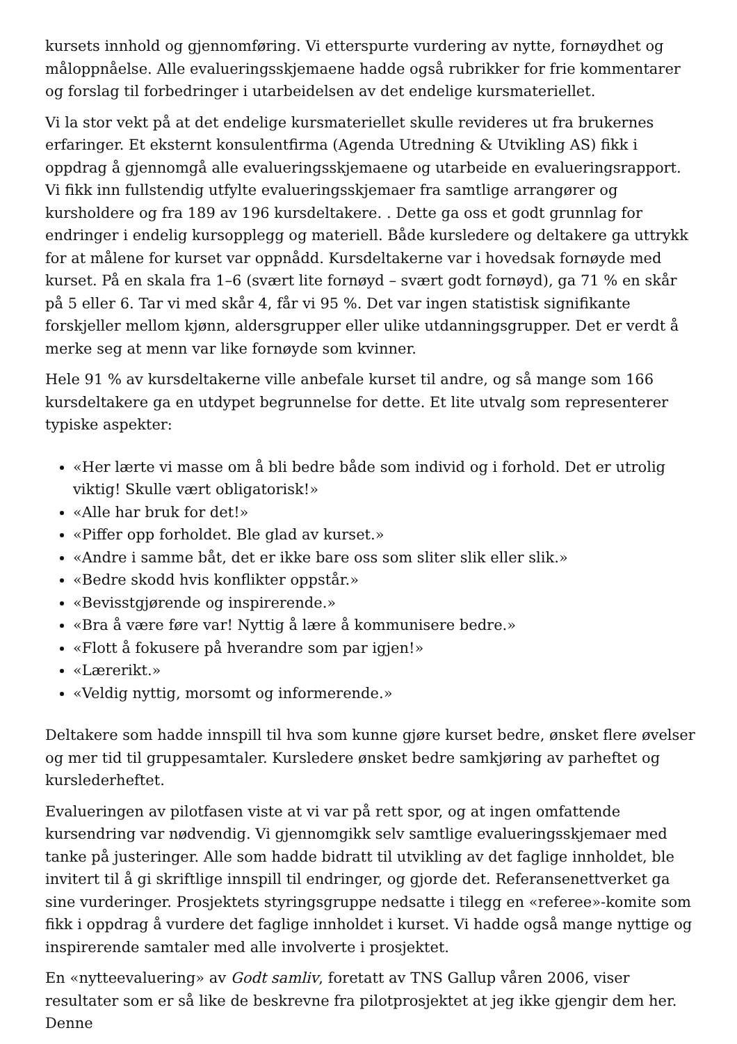kursets innhold og gjennomføring. Vi etterspurte vurdering av nytte, fornøydhet og måloppnåelse. Alle evalueringsskjemaene hadde også rubrikker for frie kommentarer og forslag til forbedringer i utarbeidelsen av det endelige kursmateriellet.
Vi la stor vekt på at det endelige kursmateriellet skulle revideres ut fra brukernes erfaringer. Et eksternt konsulentfirma (Agenda Utredning & Utvikling AS) fikk i oppdrag å gjennomgå alle evalueringsskjemaene og utarbeide en evalueringsrapport. Vi fikk inn fullstendig utfylte evalueringsskjemaer fra samtlige arrangører og kursholdere og fra 189 av 196 kursdeltakere. . Dette ga oss et godt grunnlag for endringer i endelig kursopplegg og materiell. Både kursledere og deltakere ga uttrykk for at målene for kurset var oppnådd. Kursdeltakerne var i hovedsak fornøyde med kurset. På en skala fra 1–6 (svært lite fornøyd – svært godt fornøyd), ga 71 % en skår på 5 eller 6. Tar vi med skår 4, får vi 95 %. Det var ingen statistisk signifikante forskjeller mellom kjønn, aldersgrupper eller ulike utdanningsgrupper. Det er verdt å merke seg at menn var like fornøyde som kvinner.
Hele 91 % av kursdeltakerne ville anbefale kurset til andre, og så mange som 166 kursdeltakere ga en utdypet begrunnelse for dette. Et lite utvalg som representerer typiske aspekter:
«Her lærte vi masse om å bli bedre både som individ og i forhold. Det er utrolig viktig! Skulle vært obligatorisk!»
«Alle har bruk for det!»
«Piffer opp forholdet. Ble glad av kurset.»
«Andre i samme båt, det er ikke bare oss som sliter slik eller slik.»
«Bedre skodd hvis konflikter oppstår.»
«Bevisstgjørende og inspirerende.»
«Bra å være føre var! Nyttig å lære å kommunisere bedre.»
«Flott å fokusere på hverandre som par igjen!»
«Lærerikt.»
«Veldig nyttig, morsomt og informerende.»
Deltakere som hadde innspill til hva som kunne gjøre kurset bedre, ønsket flere øvelser og mer tid til gruppesamtaler. Kursledere ønsket bedre samkjøring av parheftet og kurslederheftet.
Evalueringen av pilotfasen viste at vi var på rett spor, og at ingen omfattende kursendring var nødvendig. Vi gjennomgikk selv samtlige evalueringsskjemaer med tanke på justeringer. Alle som hadde bidratt til utvikling av det faglige innholdet, ble invitert til å gi skriftlige innspill til endringer, og gjorde det. Referansenettverket ga sine vurderinger. Prosjektets styringsgruppe nedsatte i tilegg en «referee»-komite som fikk i oppdrag å vurdere det faglige innholdet i kurset. Vi hadde også mange nyttige og inspirerende samtaler med alle involverte i prosjektet.
En «nytteevaluering» av Godt samliv, foretatt av TNS Gallup våren 2006, viser resultater som er så like de beskrevne fra pilotprosjektet at jeg ikke gjengir dem her. Denne